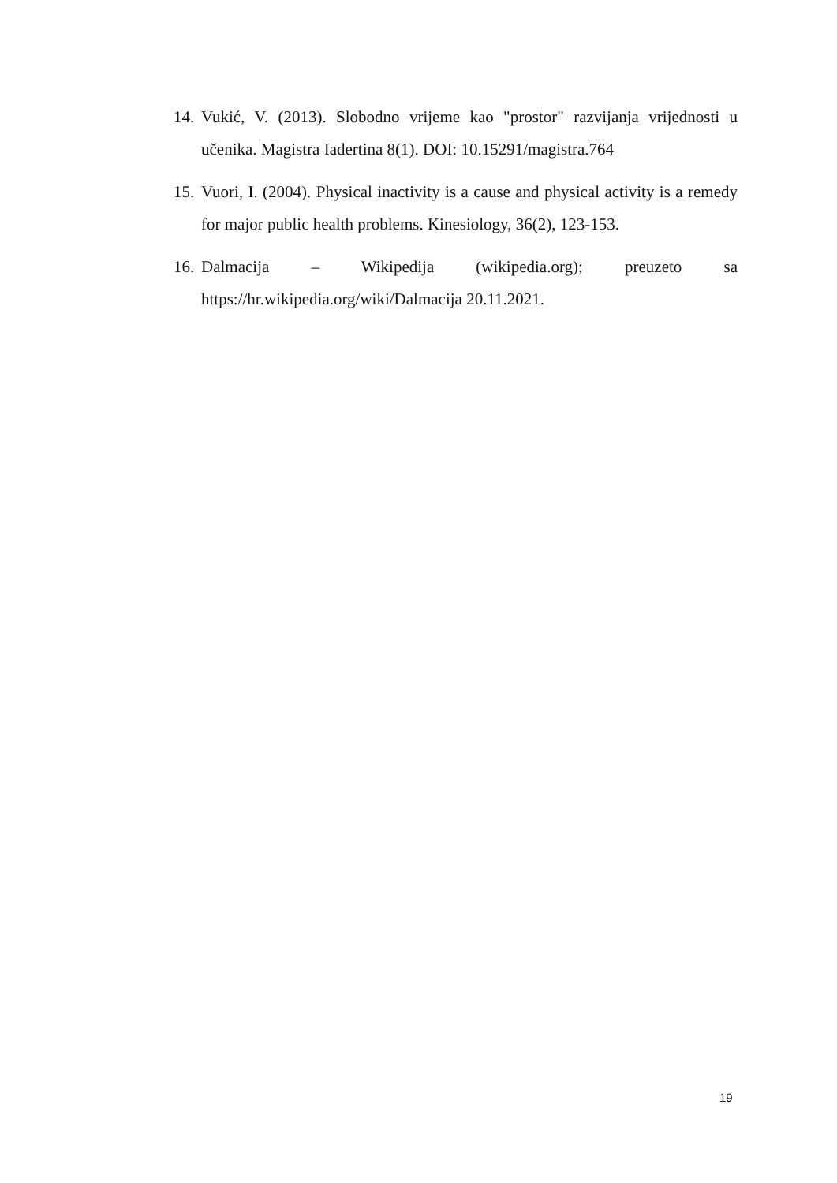14. Vukić, V. (2013). Slobodno vrijeme kao "prostor" razvijanja vrijednosti u učenika. Magistra Iadertina 8(1). DOI: 10.15291/magistra.764
15. Vuori, I. (2004). Physical inactivity is a cause and physical activity is a remedy for major public health problems. Kinesiology, 36(2), 123-153.
16. Dalmacija – Wikipedija (wikipedia.org); preuzeto sa https://hr.wikipedia.org/wiki/Dalmacija 20.11.2021.
19